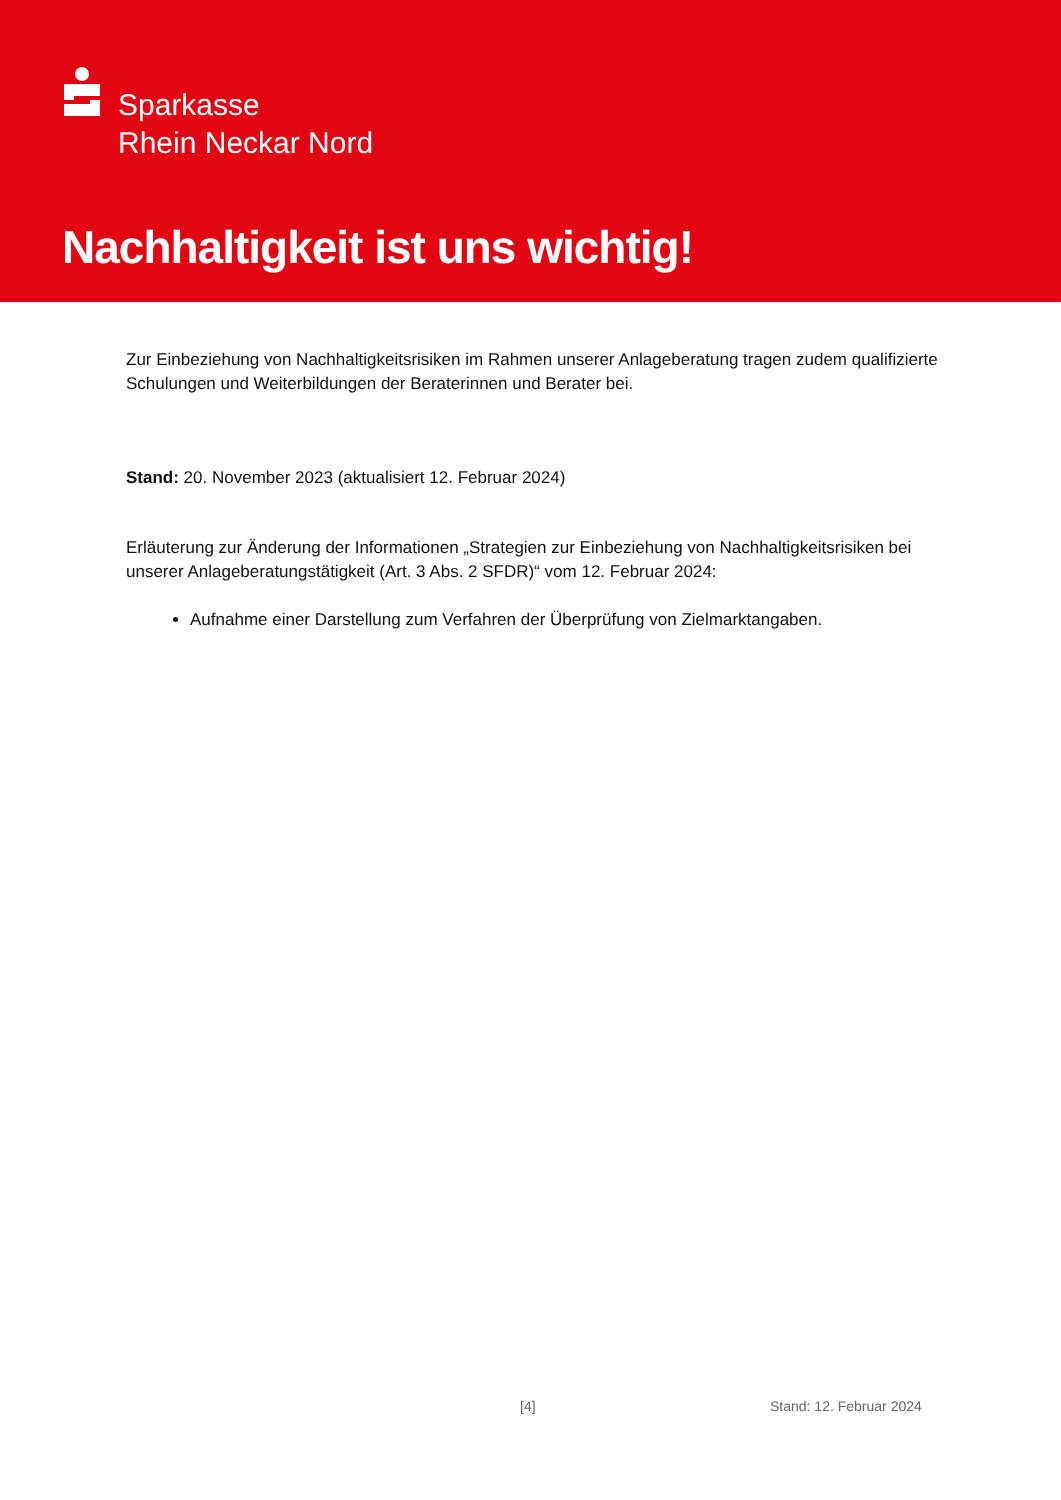Sparkasse
Rhein Neckar Nord
Nachhaltigkeit ist uns wichtig!
Zur Einbeziehung von Nachhaltigkeitsrisiken im Rahmen unserer Anlageberatung tragen zudem qualifizierte Schulungen und Weiterbildungen der Beraterinnen und Berater bei.
Stand: 20. November 2023 (aktualisiert 12. Februar 2024)
Erläuterung zur Änderung der Informationen „Strategien zur Einbeziehung von Nachhaltigkeitsrisiken bei unserer Anlageberatungstätigkeit (Art. 3 Abs. 2 SFDR)“ vom 12. Februar 2024:
Aufnahme einer Darstellung zum Verfahren der Überprüfung von Zielmarktangaben.
[4] Stand: 12. Februar 2024